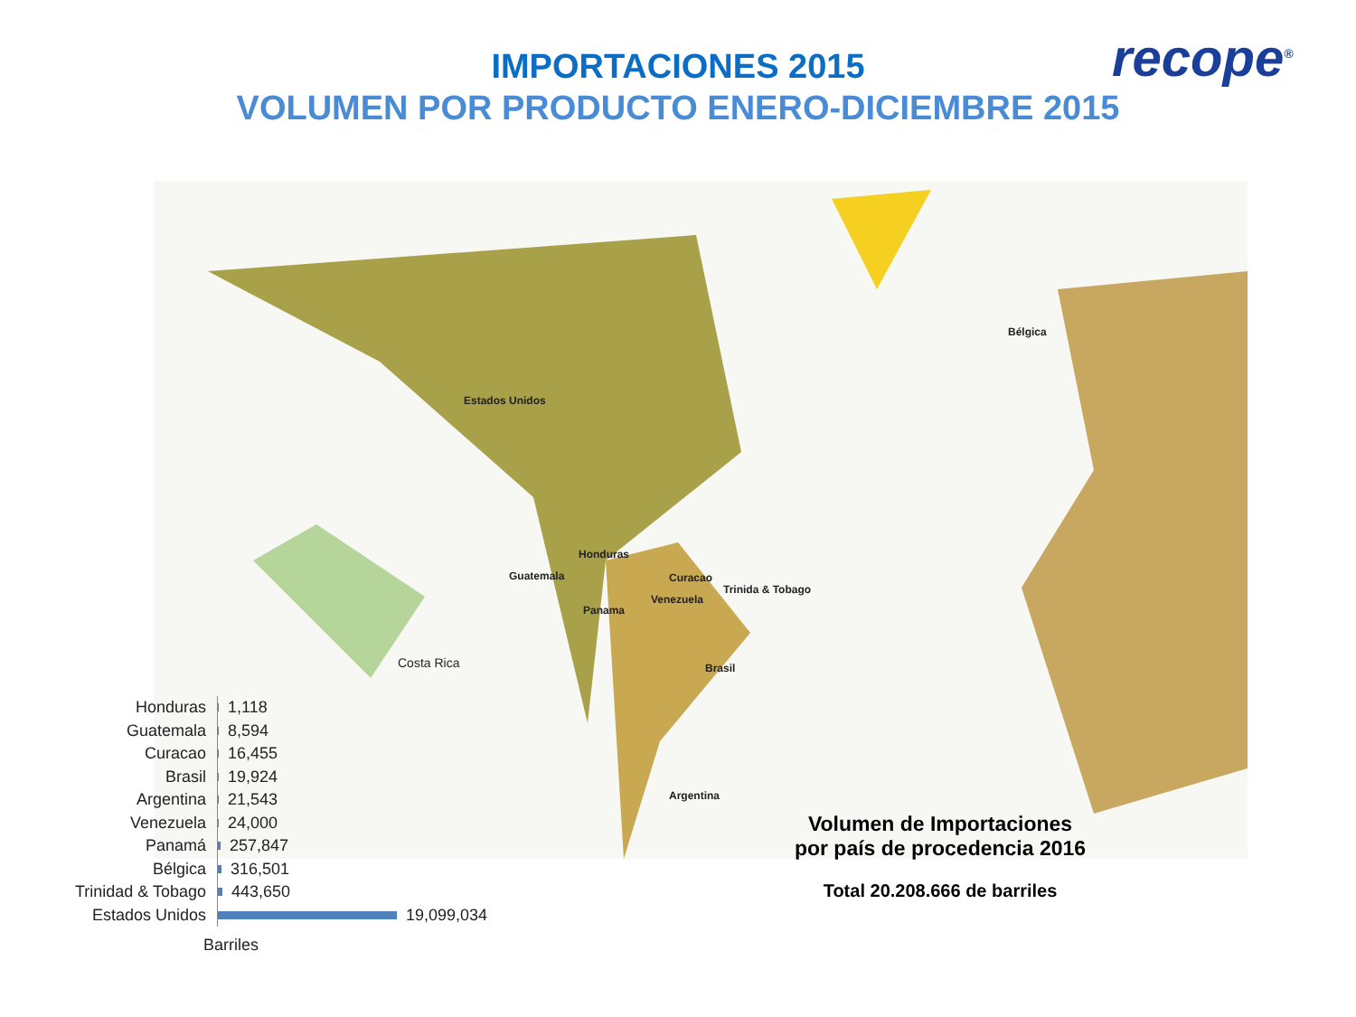recope<sup>®</sup>
IMPORTACIONES 2015
VOLUMEN POR PRODUCTO ENERO-DICIEMBRE 2015
Estados Unidos
Honduras
Guatemala Curacao
Trinida & Tobago
Venezuela
Panama
Brasil
Argentina
Bélgica
Costa Rica
Honduras
1,118
Guatemala
8,594
Curacao
16,455
Brasil
19,924
Argentina
21,543
Venezuela
24,000
Panamá
257,847
Bélgica
316,501
Trinidad & Tobago
443,650
Estados Unidos
19,099,034
Barriles
Volumen de Importaciones
por país de procedencia 2016
Total 20.208.666 de barriles